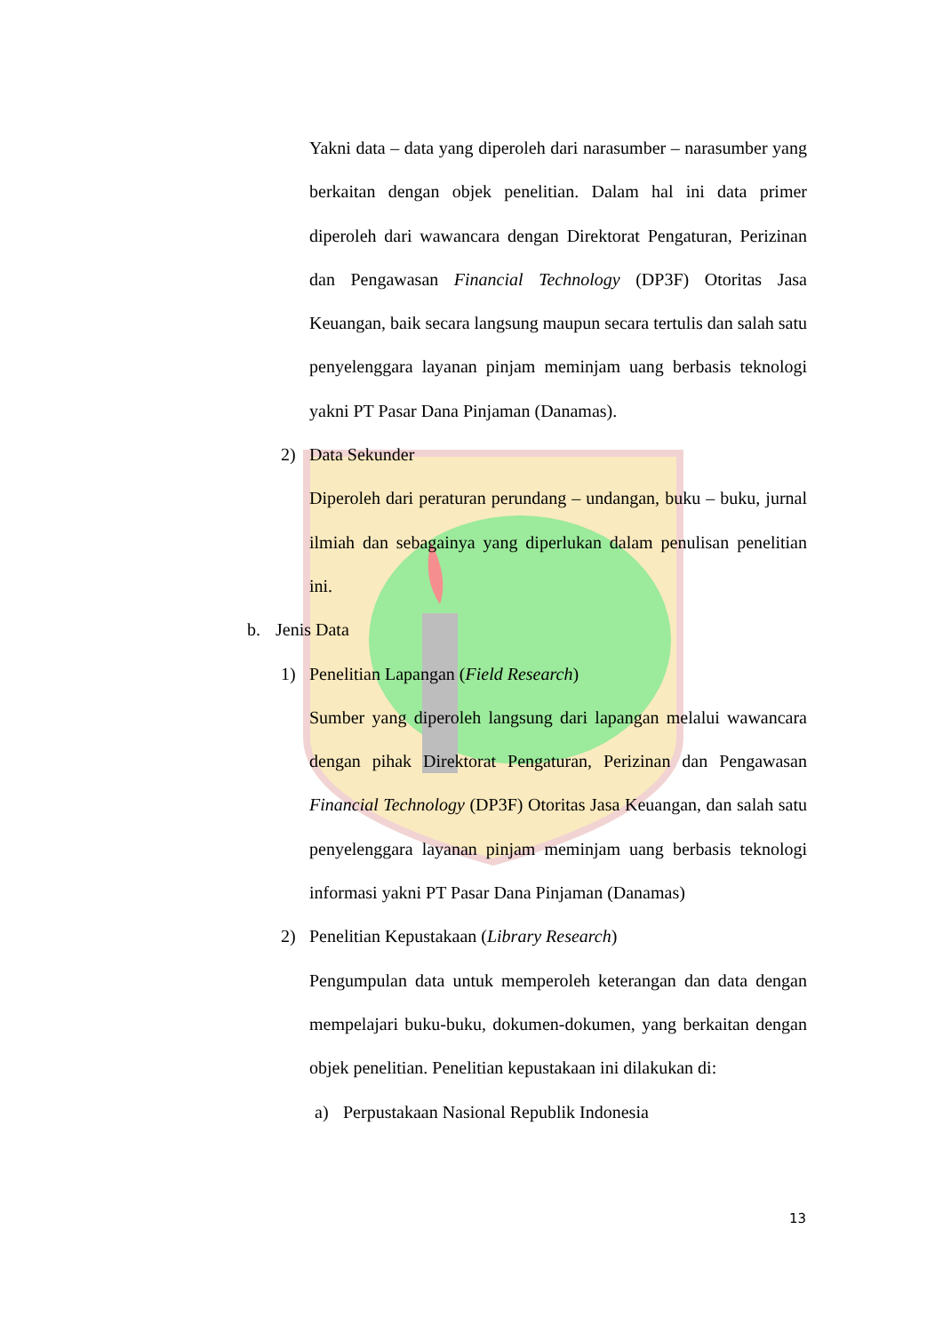Yakni data – data yang diperoleh dari narasumber – narasumber yang berkaitan dengan objek penelitian. Dalam hal ini data primer diperoleh dari wawancara dengan Direktorat Pengaturan, Perizinan dan Pengawasan Financial Technology (DP3F) Otoritas Jasa Keuangan, baik secara langsung maupun secara tertulis dan salah satu penyelenggara layanan pinjam meminjam uang berbasis teknologi yakni PT Pasar Dana Pinjaman (Danamas).
2) Data Sekunder
Diperoleh dari peraturan perundang – undangan, buku – buku, jurnal ilmiah dan sebagainya yang diperlukan dalam penulisan penelitian ini.
b. Jenis Data
1) Penelitian Lapangan (Field Research)
Sumber yang diperoleh langsung dari lapangan melalui wawancara dengan pihak Direktorat Pengaturan, Perizinan dan Pengawasan Financial Technology (DP3F) Otoritas Jasa Keuangan, dan salah satu penyelenggara layanan pinjam meminjam uang berbasis teknologi informasi yakni PT Pasar Dana Pinjaman (Danamas)
2) Penelitian Kepustakaan (Library Research)
Pengumpulan data untuk memperoleh keterangan dan data dengan mempelajari buku-buku, dokumen-dokumen, yang berkaitan dengan objek penelitian. Penelitian kepustakaan ini dilakukan di:
a) Perpustakaan Nasional Republik Indonesia
13